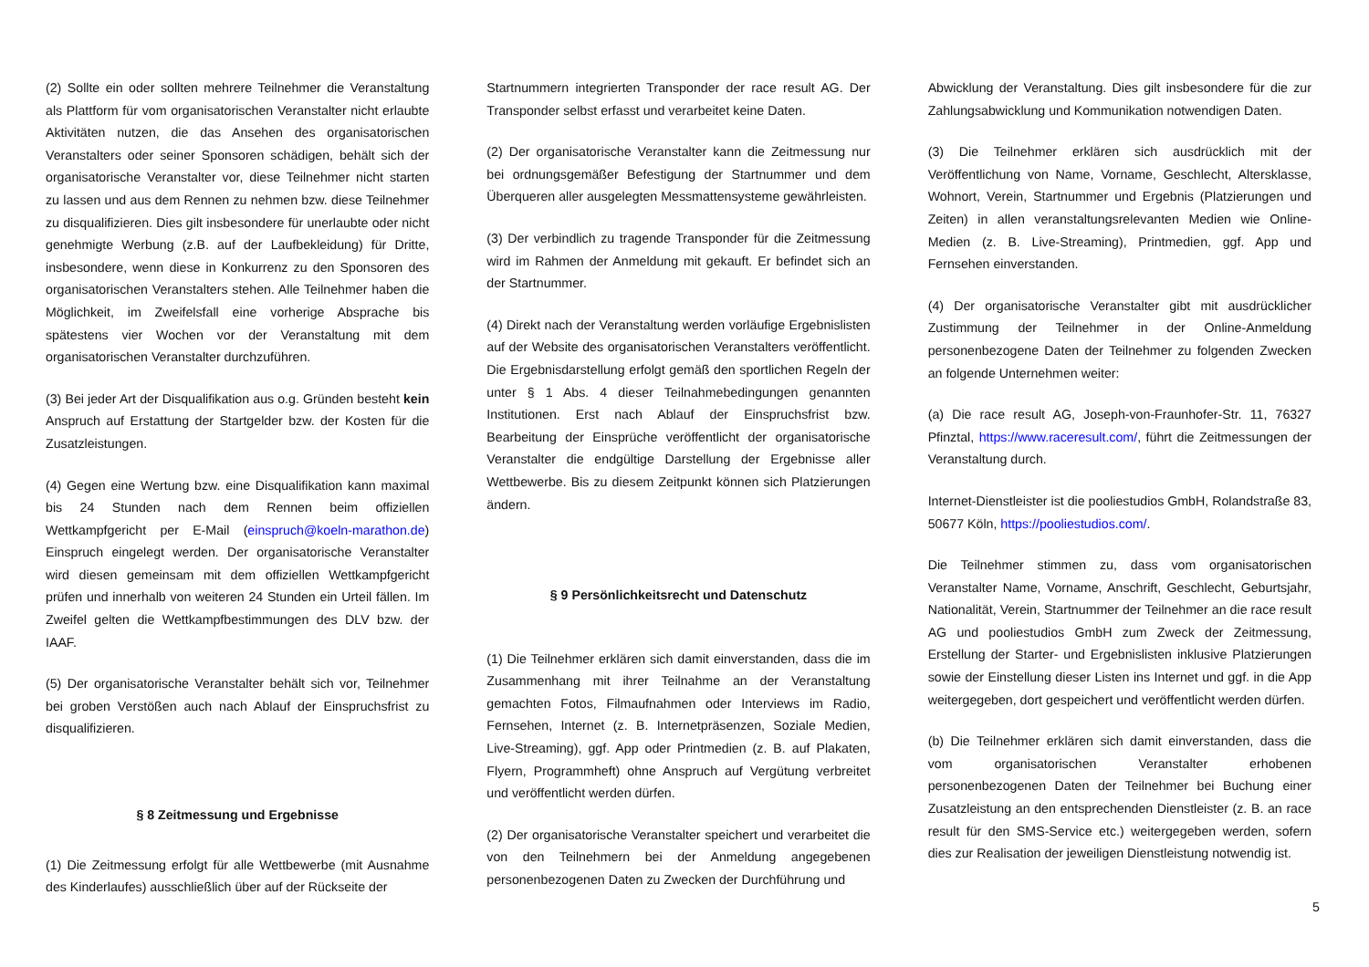(2) Sollte ein oder sollten mehrere Teilnehmer die Veranstaltung als Plattform für vom organisatorischen Veranstalter nicht erlaubte Aktivitäten nutzen, die das Ansehen des organisatorischen Veranstalters oder seiner Sponsoren schädigen, behält sich der organisatorische Veranstalter vor, diese Teilnehmer nicht starten zu lassen und aus dem Rennen zu nehmen bzw. diese Teilnehmer zu disqualifizieren. Dies gilt insbesondere für unerlaubte oder nicht genehmigte Werbung (z.B. auf der Laufbekleidung) für Dritte, insbesondere, wenn diese in Konkurrenz zu den Sponsoren des organisatorischen Veranstalters stehen. Alle Teilnehmer haben die Möglichkeit, im Zweifelsfall eine vorherige Absprache bis spätestens vier Wochen vor der Veranstaltung mit dem organisatorischen Veranstalter durchzuführen.
(3) Bei jeder Art der Disqualifikation aus o.g. Gründen besteht kein Anspruch auf Erstattung der Startgelder bzw. der Kosten für die Zusatzleistungen.
(4) Gegen eine Wertung bzw. eine Disqualifikation kann maximal bis 24 Stunden nach dem Rennen beim offiziellen Wettkampfgericht per E-Mail (einspruch@koeln-marathon.de) Einspruch eingelegt werden. Der organisatorische Veranstalter wird diesen gemeinsam mit dem offiziellen Wettkampfgericht prüfen und innerhalb von weiteren 24 Stunden ein Urteil fällen. Im Zweifel gelten die Wettkampfbestimmungen des DLV bzw. der IAAF.
(5) Der organisatorische Veranstalter behält sich vor, Teilnehmer bei groben Verstößen auch nach Ablauf der Einspruchsfrist zu disqualifizieren.
§ 8 Zeitmessung und Ergebnisse
(1) Die Zeitmessung erfolgt für alle Wettbewerbe (mit Ausnahme des Kinderlaufes) ausschließlich über auf der Rückseite der
Startnummern integrierten Transponder der race result AG. Der Transponder selbst erfasst und verarbeitet keine Daten.
(2) Der organisatorische Veranstalter kann die Zeitmessung nur bei ordnungsgemäßer Befestigung der Startnummer und dem Überqueren aller ausgelegten Messmattensysteme gewährleisten.
(3) Der verbindlich zu tragende Transponder für die Zeitmessung wird im Rahmen der Anmeldung mit gekauft. Er befindet sich an der Startnummer.
(4) Direkt nach der Veranstaltung werden vorläufige Ergebnislisten auf der Website des organisatorischen Veranstalters veröffentlicht. Die Ergebnisdarstellung erfolgt gemäß den sportlichen Regeln der unter § 1 Abs. 4 dieser Teilnahmebedingungen genannten Institutionen. Erst nach Ablauf der Einspruchsfrist bzw. Bearbeitung der Einsprüche veröffentlicht der organisatorische Veranstalter die endgültige Darstellung der Ergebnisse aller Wettbewerbe. Bis zu diesem Zeitpunkt können sich Platzierungen ändern.
§ 9 Persönlichkeitsrecht und Datenschutz
(1) Die Teilnehmer erklären sich damit einverstanden, dass die im Zusammenhang mit ihrer Teilnahme an der Veranstaltung gemachten Fotos, Filmaufnahmen oder Interviews im Radio, Fernsehen, Internet (z. B. Internetpräsenzen, Soziale Medien, Live-Streaming), ggf. App oder Printmedien (z. B. auf Plakaten, Flyern, Programmheft) ohne Anspruch auf Vergütung verbreitet und veröffentlicht werden dürfen.
(2) Der organisatorische Veranstalter speichert und verarbeitet die von den Teilnehmern bei der Anmeldung angegebenen personenbezogenen Daten zu Zwecken der Durchführung und
Abwicklung der Veranstaltung. Dies gilt insbesondere für die zur Zahlungsabwicklung und Kommunikation notwendigen Daten.
(3) Die Teilnehmer erklären sich ausdrücklich mit der Veröffentlichung von Name, Vorname, Geschlecht, Altersklasse, Wohnort, Verein, Startnummer und Ergebnis (Platzierungen und Zeiten) in allen veranstaltungsrelevanten Medien wie Online-Medien (z. B. Live-Streaming), Printmedien, ggf. App und Fernsehen einverstanden.
(4) Der organisatorische Veranstalter gibt mit ausdrücklicher Zustimmung der Teilnehmer in der Online-Anmeldung personenbezogene Daten der Teilnehmer zu folgenden Zwecken an folgende Unternehmen weiter:
(a) Die race result AG, Joseph-von-Fraunhofer-Str. 11, 76327 Pfinztal, https://www.raceresult.com/, führt die Zeitmessungen der Veranstaltung durch.
Internet-Dienstleister ist die pooliestudios GmbH, Rolandstraße 83, 50677 Köln, https://pooliestudios.com/.
Die Teilnehmer stimmen zu, dass vom organisatorischen Veranstalter Name, Vorname, Anschrift, Geschlecht, Geburtsjahr, Nationalität, Verein, Startnummer der Teilnehmer an die race result AG und pooliestudios GmbH zum Zweck der Zeitmessung, Erstellung der Starter- und Ergebnislisten inklusive Platzierungen sowie der Einstellung dieser Listen ins Internet und ggf. in die App weitergegeben, dort gespeichert und veröffentlicht werden dürfen.
(b) Die Teilnehmer erklären sich damit einverstanden, dass die vom organisatorischen Veranstalter erhobenen personenbezogenen Daten der Teilnehmer bei Buchung einer Zusatzleistung an den entsprechenden Dienstleister (z. B. an race result für den SMS-Service etc.) weitergegeben werden, sofern dies zur Realisation der jeweiligen Dienstleistung notwendig ist.
5